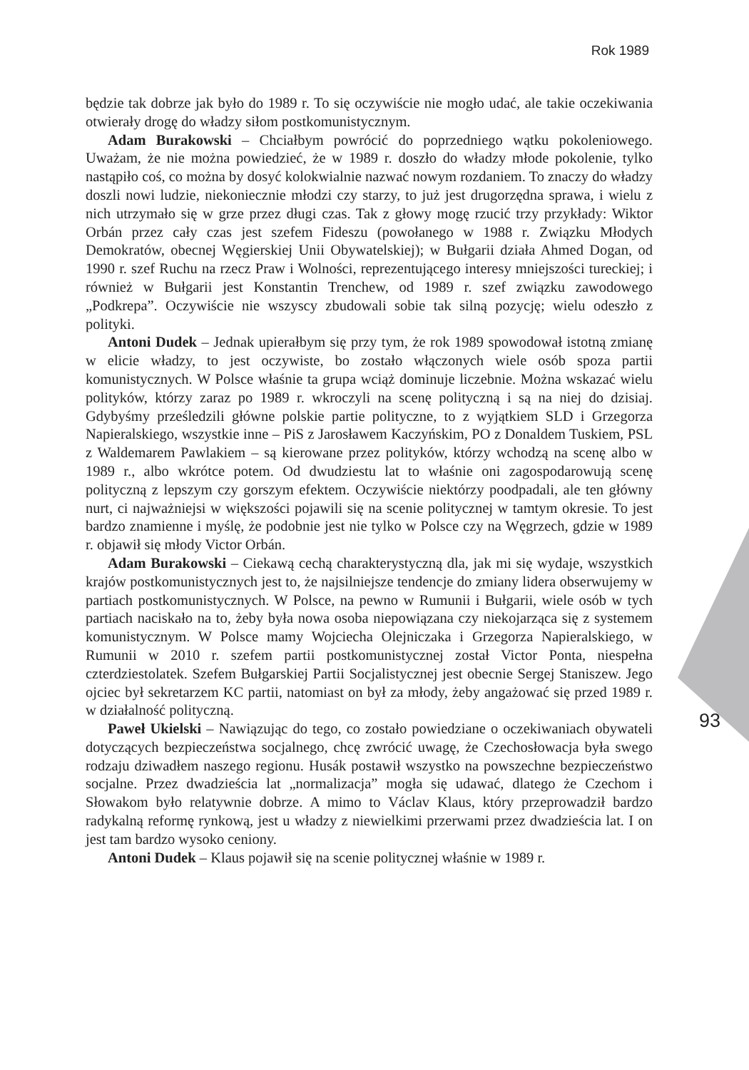Rok 1989
93
będzie tak dobrze jak było do 1989 r. To się oczywiście nie mogło udać, ale takie oczekiwania otwierały drogę do władzy siłom postkomunistycznym.
Adam Burakowski – Chciałbym powrócić do poprzedniego wątku pokoleniowego. Uważam, że nie można powiedzieć, że w 1989 r. doszło do władzy młode pokolenie, tylko nastąpiło coś, co można by dosyć kolokwialnie nazwać nowym rozdaniem. To znaczy do władzy doszli nowi ludzie, niekoniecznie młodzi czy starzy, to już jest drugorzędna sprawa, i wielu z nich utrzymało się w grze przez długi czas. Tak z głowy mogę rzucić trzy przykłady: Wiktor Orbán przez cały czas jest szefem Fideszu (powołanego w 1988 r. Związku Młodych Demokratów, obecnej Węgierskiej Unii Obywatelskiej); w Bułgarii działa Ahmed Dogan, od 1990 r. szef Ruchu na rzecz Praw i Wolności, reprezentującego interesy mniejszości tureckiej; i również w Bułgarii jest Konstantin Trenchew, od 1989 r. szef związku zawodowego „Podkrepa”. Oczywiście nie wszyscy zbudowali sobie tak silną pozycję; wielu odeszło z polityki.
Antoni Dudek – Jednak upierałbym się przy tym, że rok 1989 spowodował istotną zmianę w elicie władzy, to jest oczywiste, bo zostało włączonych wiele osób spoza partii komunistycznych. W Polsce właśnie ta grupa wciąż dominuje liczebnie. Można wskazać wielu polityków, którzy zaraz po 1989 r. wkroczyli na scenę polityczną i są na niej do dzisiaj. Gdybyśmy prześledzili główne polskie partie polityczne, to z wyjątkiem SLD i Grzegorza Napieralskiego, wszystkie inne – PiS z Jarosławem Kaczyńskim, PO z Donaldem Tuskiem, PSL z Waldemarem Pawlakiem – są kierowane przez polityków, którzy wchodzą na scenę albo w 1989 r., albo wkrótce potem. Od dwudziestu lat to właśnie oni zagospodarowują scenę polityczną z lepszym czy gorszym efektem. Oczywiście niektórzy poodpadali, ale ten główny nurt, ci najważniejsi w większości pojawili się na scenie politycznej w tamtym okresie. To jest bardzo znamienne i myślę, że podobnie jest nie tylko w Polsce czy na Węgrzech, gdzie w 1989 r. objawił się młody Victor Orbán.
Adam Burakowski – Ciekawą cechą charakterystyczną dla, jak mi się wydaje, wszystkich krajów postkomunistycznych jest to, że najsilniejsze tendencje do zmiany lidera obserwujemy w partiach postkomunistycznych. W Polsce, na pewno w Rumunii i Bułgarii, wiele osób w tych partiach naciskało na to, żeby była nowa osoba niepowiązana czy niekojarząca się z systemem komunistycznym. W Polsce mamy Wojciecha Olejniczaka i Grzegorza Napieralskiego, w Rumunii w 2010 r. szefem partii postkomunistycznej został Victor Ponta, niespełna czterdziestolatek. Szefem Bułgarskiej Partii Socjalistycznej jest obecnie Sergej Staniszew. Jego ojciec był sekretarzem KC partii, natomiast on był za młody, żeby angażować się przed 1989 r. w działalność polityczną.
Paweł Ukielski – Nawiązując do tego, co zostało powiedziane o oczekiwaniach obywateli dotyczących bezpieczeństwa socjalnego, chcę zwrócić uwagę, że Czechosłowacja była swego rodzaju dziwadłem naszego regionu. Husák postawił wszystko na powszechne bezpieczeństwo socjalne. Przez dwadzieścia lat „normalizacja” mogła się udawać, dlatego że Czechom i Słowakom było relatywnie dobrze. A mimo to Václav Klaus, który przeprowadził bardzo radykalną reformę rynkową, jest u władzy z niewielkimi przerwami przez dwadzieścia lat. I on jest tam bardzo wysoko ceniony.
Antoni Dudek – Klaus pojawił się na scenie politycznej właśnie w 1989 r.